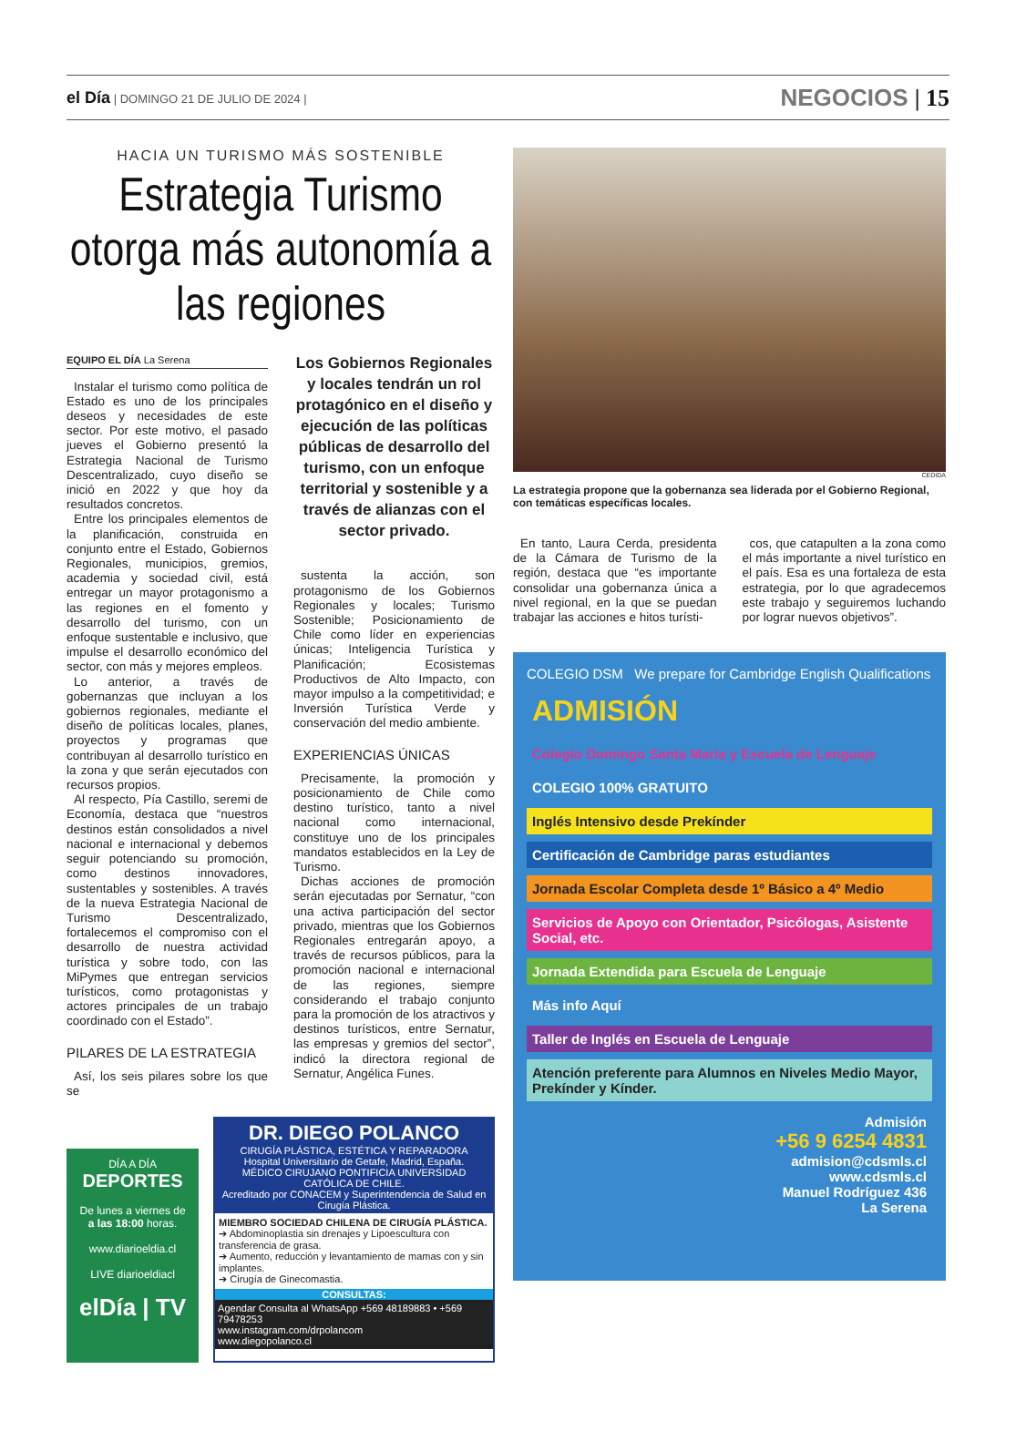el Día | DOMINGO 21 DE JULIO DE 2024 |
NEGOCIOS | 15
HACIA UN TURISMO MÁS SOSTENIBLE
Estrategia Turismo otorga más autonomía a las regiones
EQUIPO EL DÍA La Serena
Instalar el turismo como política de Estado es uno de los principales deseos y necesidades de este sector. Por este motivo, el pasado jueves el Gobierno presentó la Estrategia Nacional de Turismo Descentralizado, cuyo diseño se inició en 2022 y que hoy da resultados concretos.
Entre los principales elementos de la planificación, construida en conjunto entre el Estado, Gobiernos Regionales, municipios, gremios, academia y sociedad civil, está entregar un mayor protagonismo a las regiones en el fomento y desarrollo del turismo, con un enfoque sustentable e inclusivo, que impulse el desarrollo económico del sector, con más y mejores empleos.
Lo anterior, a través de gobernanzas que incluyan a los gobiernos regionales, mediante el diseño de políticas locales, planes, proyectos y programas que contribuyan al desarrollo turístico en la zona y que serán ejecutados con recursos propios.
Al respecto, Pía Castillo, seremi de Economía, destaca que “nuestros destinos están consolidados a nivel nacional e internacional y debemos seguir potenciando su promoción, como destinos innovadores, sustentables y sostenibles. A través de la nueva Estrategia Nacional de Turismo Descentralizado, fortalecemos el compromiso con el desarrollo de nuestra actividad turística y sobre todo, con las MiPymes que entregan servicios turísticos, como protagonistas y actores principales de un trabajo coordinado con el Estado”.
PILARES DE LA ESTRATEGIA
Así, los seis pilares sobre los que se
Los Gobiernos Regionales y locales tendrán un rol protagónico en el diseño y ejecución de las políticas públicas de desarrollo del turismo, con un enfoque territorial y sostenible y a través de alianzas con el sector privado.
sustenta la acción, son protagonismo de los Gobiernos Regionales y locales; Turismo Sostenible; Posicionamiento de Chile como líder en experiencias únicas; Inteligencia Turística y Planificación; Ecosistemas Productivos de Alto Impacto, con mayor impulso a la competitividad; e Inversión Turística Verde y conservación del medio ambiente.
EXPERIENCIAS ÚNICAS
Precisamente, la promoción y posicionamiento de Chile como destino turístico, tanto a nivel nacional como internacional, constituye uno de los principales mandatos establecidos en la Ley de Turismo.
Dichas acciones de promoción serán ejecutadas por Sernatur, “con una activa participación del sector privado, mientras que los Gobiernos Regionales entregarán apoyo, a través de recursos públicos, para la promoción nacional e internacional de las regiones, siempre considerando el trabajo conjunto para la promoción de los atractivos y destinos turísticos, entre Sernatur, las empresas y gremios del sector”, indicó la directora regional de Sernatur, Angélica Funes.
DÍA A DÍA
DEPORTES
De lunes a viernes de a las 18:00 horas.
www.diarioeldia.cl
LIVE diarioeldiacl
elDía | TV
DR. DIEGO POLANCO
CIRUGÍA PLÁSTICA, ESTÉTICA Y REPARADORA
Hospital Universitario de Getafe, Madrid, España.
MÉDICO CIRUJANO PONTIFICIA UNIVERSIDAD CATÓLICA DE CHILE.
Acreditado por CONACEM y Superintendencia de Salud en Cirugía Plástica.
MIEMBRO SOCIEDAD CHILENA DE CIRUGÍA PLÁSTICA.
➔ Abdominoplastia sin drenajes y Lipoescultura con transferencia de grasa.
➔ Aumento, reducción y levantamiento de mamas con y sin implantes.
➔ Cirugía de Ginecomastia.
CONSULTAS:
Agendar Consulta al WhatsApp +569 48189883 • +569 79478253
www.instagram.com/drpolancom
www.diegopolanco.cl
CEDIDA
La estrategia propone que la gobernanza sea liderada por el Gobierno Regional, con temáticas específicas locales.
En tanto, Laura Cerda, presidenta de la Cámara de Turismo de la región, destaca que “es importante consolidar una gobernanza única a nivel regional, en la que se puedan trabajar las acciones e hitos turísti-
cos, que catapulten a la zona como el más importante a nivel turístico en el país. Esa es una fortaleza de esta estrategia, por lo que agradecemos este trabajo y seguiremos luchando por lograr nuevos objetivos”.
COLEGIO DSM We prepare for Cambridge English Qualifications
ADMISIÓN
Colegio Domingo Santa María y Escuela de Lenguaje
COLEGIO 100% GRATUITO
Inglés Intensivo desde Prekínder
Certificación de Cambridge paras estudiantes
Jornada Escolar Completa desde 1º Básico a 4º Medio
Servicios de Apoyo con Orientador, Psicólogas, Asistente Social, etc.
Jornada Extendida para Escuela de Lenguaje
Más info Aquí
Taller de Inglés en Escuela de Lenguaje
Atención preferente para Alumnos en Niveles Medio Mayor, Prekínder y Kínder.
Admisión
+56 9 6254 4831
admision@cdsmls.cl
www.cdsmls.cl
Manuel Rodríguez 436
La Serena